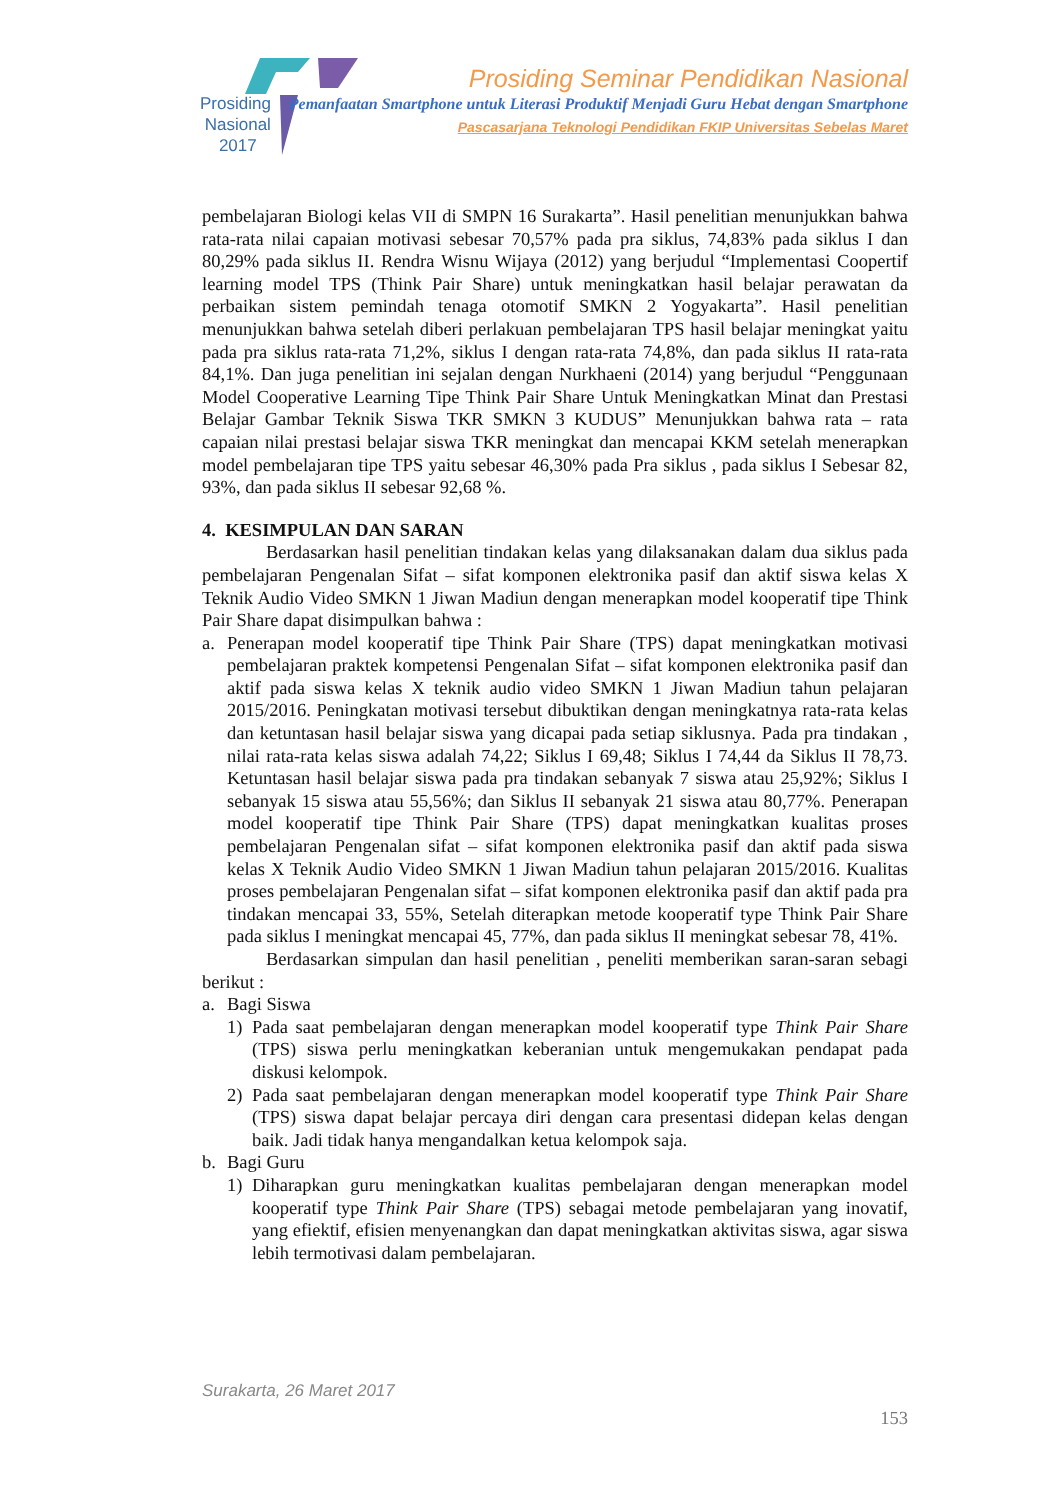Prosiding
Nasional
2017
Prosiding Seminar Pendidikan Nasional
Pemanfaatan Smartphone untuk Literasi Produktif Menjadi Guru Hebat dengan Smartphone
Pascasarjana Teknologi Pendidikan FKIP Universitas Sebelas Maret
pembelajaran Biologi kelas VII di SMPN 16 Surakarta”. Hasil penelitian menunjukkan bahwa rata-rata nilai capaian motivasi sebesar 70,57% pada pra siklus, 74,83% pada siklus I dan 80,29% pada siklus II. Rendra Wisnu Wijaya (2012) yang berjudul “Implementasi Coopertif learning model TPS (Think Pair Share) untuk meningkatkan hasil belajar perawatan da perbaikan sistem pemindah tenaga otomotif SMKN 2 Yogyakarta”. Hasil penelitian menunjukkan bahwa setelah diberi perlakuan pembelajaran TPS hasil belajar meningkat yaitu pada pra siklus rata-rata 71,2%, siklus I dengan rata-rata 74,8%, dan pada siklus II rata-rata 84,1%. Dan juga penelitian ini sejalan dengan Nurkhaeni (2014) yang berjudul “Penggunaan Model Cooperative Learning Tipe Think Pair Share Untuk Meningkatkan Minat dan Prestasi Belajar Gambar Teknik Siswa TKR SMKN 3 KUDUS” Menunjukkan bahwa rata – rata capaian nilai prestasi belajar siswa TKR meningkat dan mencapai KKM setelah menerapkan model pembelajaran tipe TPS yaitu sebesar 46,30% pada Pra siklus , pada siklus I Sebesar 82, 93%, dan pada siklus II sebesar 92,68 %.
4. KESIMPULAN DAN SARAN
Berdasarkan hasil penelitian tindakan kelas yang dilaksanakan dalam dua siklus pada pembelajaran Pengenalan Sifat – sifat komponen elektronika pasif dan aktif siswa kelas X Teknik Audio Video SMKN 1 Jiwan Madiun dengan menerapkan model kooperatif tipe Think Pair Share dapat disimpulkan bahwa :
a. Penerapan model kooperatif tipe Think Pair Share (TPS) dapat meningkatkan motivasi pembelajaran praktek kompetensi Pengenalan Sifat – sifat komponen elektronika pasif dan aktif pada siswa kelas X teknik audio video SMKN 1 Jiwan Madiun tahun pelajaran 2015/2016. Peningkatan motivasi tersebut dibuktikan dengan meningkatnya rata-rata kelas dan ketuntasan hasil belajar siswa yang dicapai pada setiap siklusnya. Pada pra tindakan , nilai rata-rata kelas siswa adalah 74,22; Siklus I 69,48; Siklus I 74,44 da Siklus II 78,73. Ketuntasan hasil belajar siswa pada pra tindakan sebanyak 7 siswa atau 25,92%; Siklus I sebanyak 15 siswa atau 55,56%; dan Siklus II sebanyak 21 siswa atau 80,77%. Penerapan model kooperatif tipe Think Pair Share (TPS) dapat meningkatkan kualitas proses pembelajaran Pengenalan sifat – sifat komponen elektronika pasif dan aktif pada siswa kelas X Teknik Audio Video SMKN 1 Jiwan Madiun tahun pelajaran 2015/2016. Kualitas proses pembelajaran Pengenalan sifat – sifat komponen elektronika pasif dan aktif pada pra tindakan mencapai 33, 55%, Setelah diterapkan metode kooperatif type Think Pair Share pada siklus I meningkat mencapai 45, 77%, dan pada siklus II meningkat sebesar 78, 41%.
Berdasarkan simpulan dan hasil penelitian , peneliti memberikan saran-saran sebagi berikut :
a. Bagi Siswa
1) Pada saat pembelajaran dengan menerapkan model kooperatif type Think Pair Share (TPS) siswa perlu meningkatkan keberanian untuk mengemukakan pendapat pada diskusi kelompok.
2) Pada saat pembelajaran dengan menerapkan model kooperatif type Think Pair Share (TPS) siswa dapat belajar percaya diri dengan cara presentasi didepan kelas dengan baik. Jadi tidak hanya mengandalkan ketua kelompok saja.
b. Bagi Guru
1) Diharapkan guru meningkatkan kualitas pembelajaran dengan menerapkan model kooperatif type Think Pair Share (TPS) sebagai metode pembelajaran yang inovatif, yang efiektif, efisien menyenangkan dan dapat meningkatkan aktivitas siswa, agar siswa lebih termotivasi dalam pembelajaran.
Surakarta, 26 Maret 2017
153